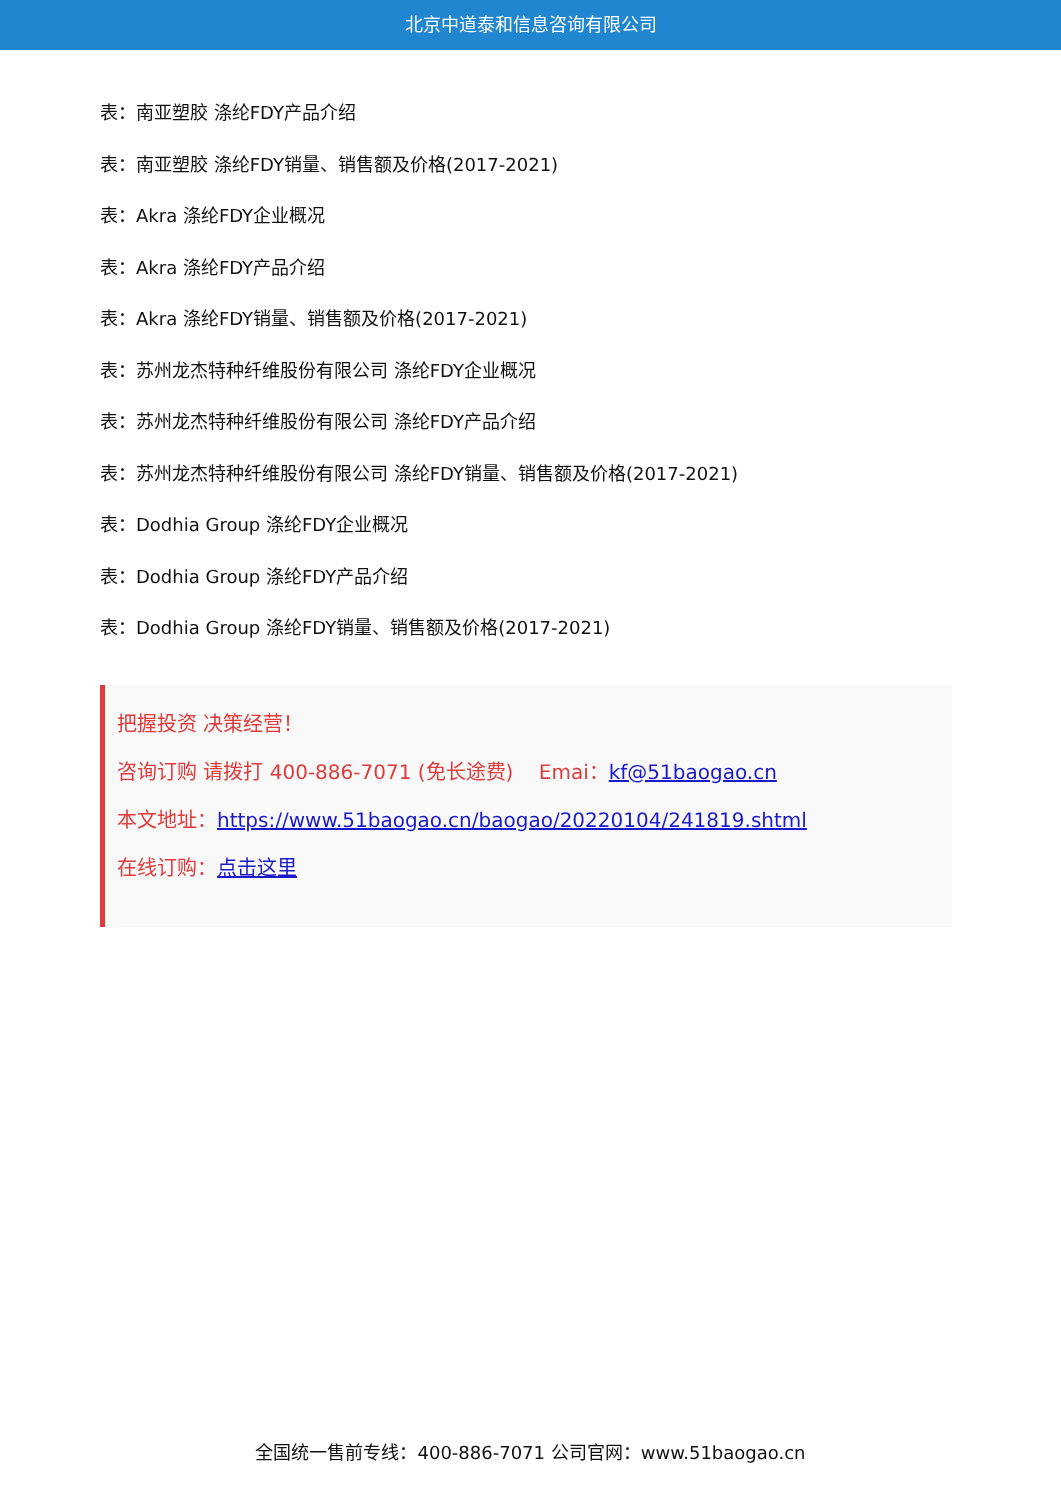北京中道泰和信息咨询有限公司
表：南亚塑胶 涤纶FDY产品介绍
表：南亚塑胶 涤纶FDY销量、销售额及价格(2017-2021)
表：Akra 涤纶FDY企业概况
表：Akra 涤纶FDY产品介绍
表：Akra 涤纶FDY销量、销售额及价格(2017-2021)
表：苏州龙杰特种纤维股份有限公司 涤纶FDY企业概况
表：苏州龙杰特种纤维股份有限公司 涤纶FDY产品介绍
表：苏州龙杰特种纤维股份有限公司 涤纶FDY销量、销售额及价格(2017-2021)
表：Dodhia Group 涤纶FDY企业概况
表：Dodhia Group 涤纶FDY产品介绍
表：Dodhia Group 涤纶FDY销量、销售额及价格(2017-2021)
把握投资 决策经营！
咨询订购 请拨打 400-886-7071 (免长途费) Emai：kf@51baogao.cn
本文地址：https://www.51baogao.cn/baogao/20220104/241819.shtml
在线订购：点击这里
全国统一售前专线：400-886-7071 公司官网：www.51baogao.cn